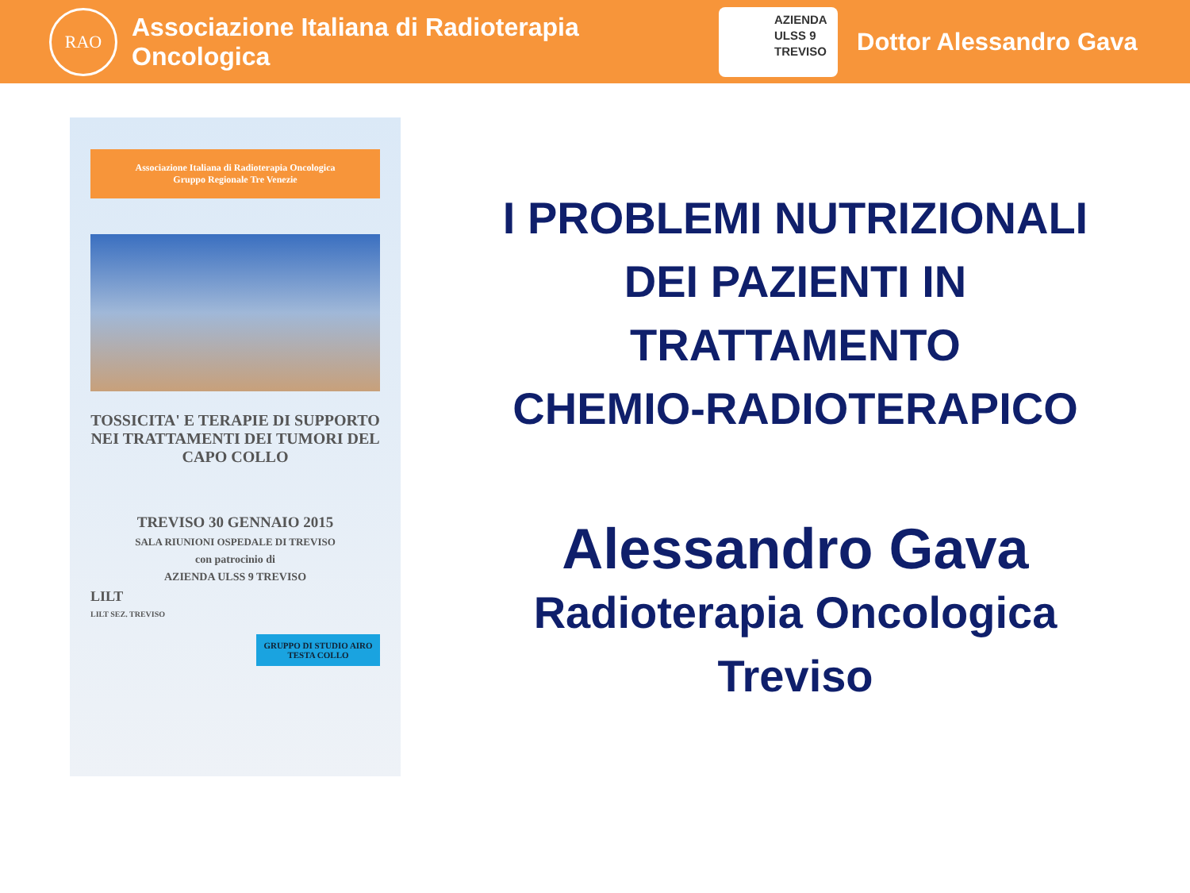RAO
Associazione Italiana di Radioterapia Oncologica
AZIENDA
ULSS 9
TREVISO
Dottor Alessandro Gava
Associazione Italiana di Radioterapia Oncologica
Gruppo Regionale Tre Venezie
TOSSICITA' E TERAPIE DI SUPPORTO NEI TRATTAMENTI DEI TUMORI DEL CAPO COLLO
TREVISO 30 GENNAIO 2015
SALA RIUNIONI OSPEDALE DI TREVISO
con patrocinio di
AZIENDA ULSS 9 TREVISO
LILT
LILT SEZ. TREVISO
GRUPPO DI STUDIO AIRO TESTA COLLO
I PROBLEMI NUTRIZIONALI
DEI PAZIENTI IN
TRATTAMENTO
CHEMIO-RADIOTERAPICO
Alessandro Gava
Radioterapia Oncologica
Treviso